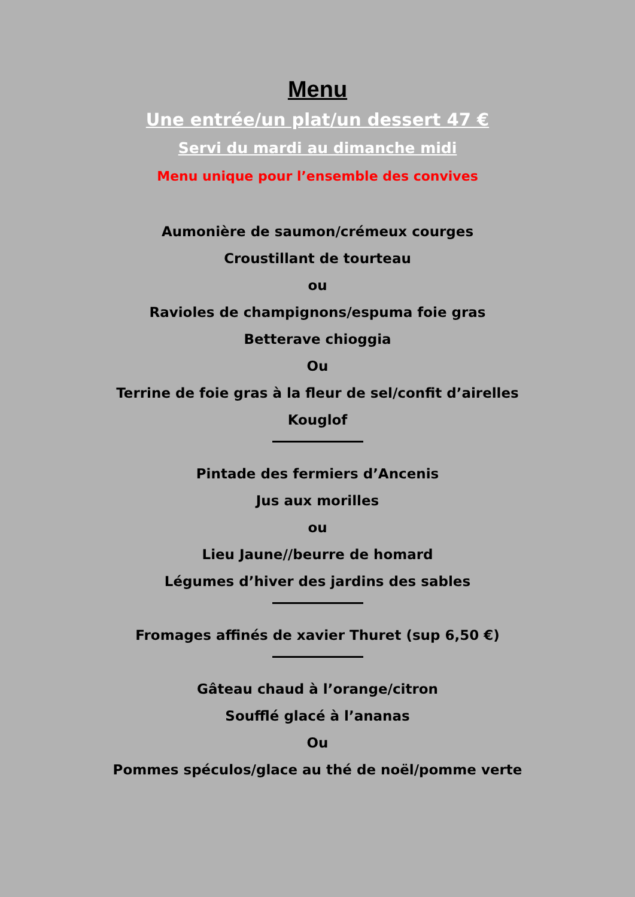Menu
Une entrée/un plat/un dessert 47 €
Servi du mardi au dimanche midi
Menu unique pour l’ensemble des convives
Aumonière de saumon/crémeux courges
Croustillant de tourteau
ou
Ravioles de champignons/espuma foie gras
Betterave chioggia
Ou
Terrine de foie gras à la fleur de sel/confit d’airelles
Kouglof
Pintade des fermiers d’Ancenis
Jus aux morilles
ou
Lieu Jaune//beurre de homard
Légumes d’hiver des jardins des sables
Fromages affinés de xavier Thuret (sup 6,50 €)
Gâteau chaud à l’orange/citron
Soufflé glacé à l’ananas
Ou
Pommes spéculos/glace au thé de noël/pomme verte